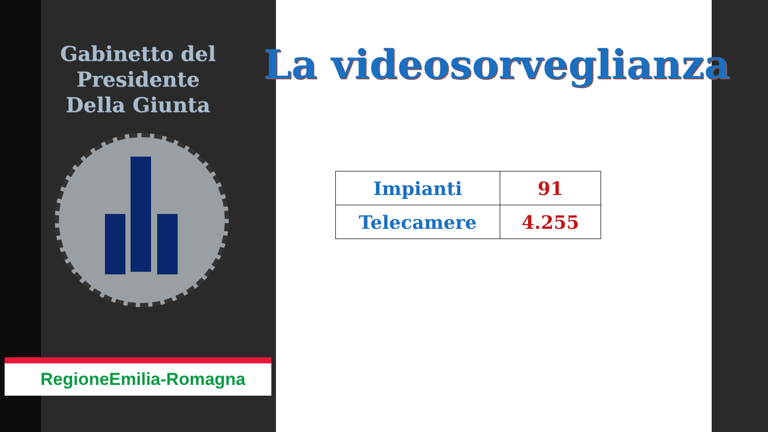Gabinetto del Presidente
Della Giunta
La videosorveglianza
| Impianti | 91 |
| Telecamere | 4.255 |
RegioneEmilia-Romagna